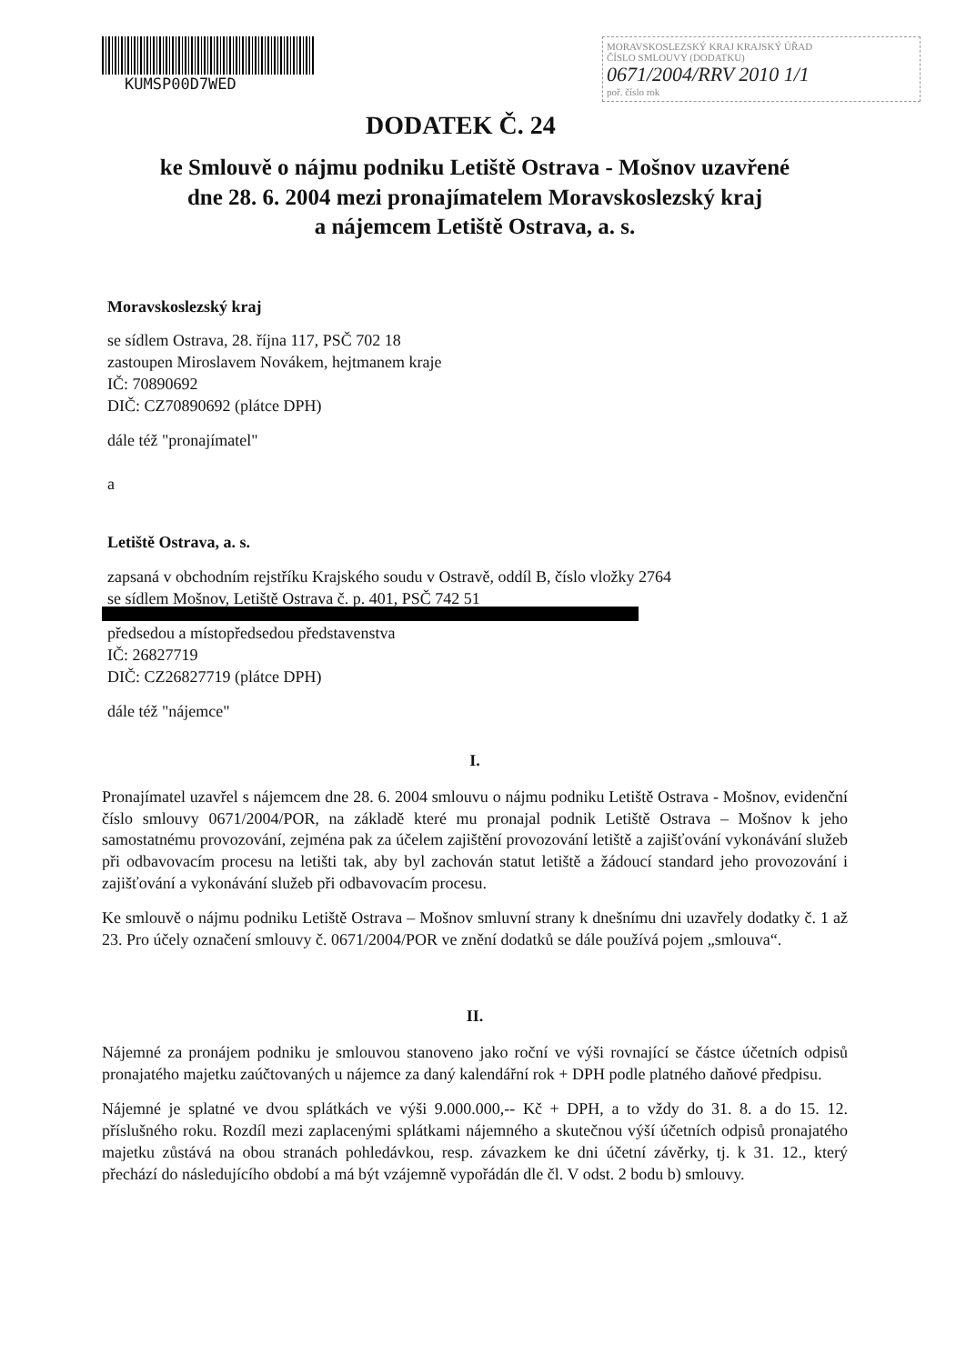KUMSP00D7WED
MORAVSKOSLEZSKÝ KRAJ KRAJSKÝ ÚŘAD
ČÍSLO SMLOUVY (DODATKU)
0671/2004/RRV 2010 1/1
poř. číslo rok
DODATEK Č. 24
ke Smlouvě o nájmu podniku Letiště Ostrava - Mošnov uzavřené
dne 28. 6. 2004 mezi pronajímatelem Moravskoslezský kraj
a nájemcem Letiště Ostrava, a. s.
Moravskoslezský kraj
se sídlem Ostrava, 28. října 117, PSČ 702 18
zastoupen Miroslavem Novákem, hejtmanem kraje
IČ: 70890692
DIČ: CZ70890692 (plátce DPH)
dále též "pronajímatel"
a
Letiště Ostrava, a. s.
zapsaná v obchodním rejstříku Krajského soudu v Ostravě, oddíl B, číslo vložky 2764
se sídlem Mošnov, Letiště Ostrava č. p. 401, PSČ 742 51
předsedou a místopředsedou představenstva
IČ: 26827719
DIČ: CZ26827719 (plátce DPH)
dále též "nájemce"
I.
Pronajímatel uzavřel s nájemcem dne 28. 6. 2004 smlouvu o nájmu podniku Letiště Ostrava - Mošnov, evidenční číslo smlouvy 0671/2004/POR, na základě které mu pronajal podnik Letiště Ostrava – Mošnov k jeho samostatnému provozování, zejména pak za účelem zajištění provozování letiště a zajišťování vykonávání služeb při odbavovacím procesu na letišti tak, aby byl zachován statut letiště a žádoucí standard jeho provozování i zajišťování a vykonávání služeb při odbavovacím procesu.
Ke smlouvě o nájmu podniku Letiště Ostrava – Mošnov smluvní strany k dnešnímu dni uzavřely dodatky č. 1 až 23. Pro účely označení smlouvy č. 0671/2004/POR ve znění dodatků se dále používá pojem „smlouva“.
II.
Nájemné za pronájem podniku je smlouvou stanoveno jako roční ve výši rovnající se částce účetních odpisů pronajatého majetku zaúčtovaných u nájemce za daný kalendářní rok + DPH podle platného daňové předpisu.
Nájemné je splatné ve dvou splátkách ve výši 9.000.000,-- Kč + DPH, a to vždy do 31. 8. a do 15. 12. příslušného roku. Rozdíl mezi zaplacenými splátkami nájemného a skutečnou výší účetních odpisů pronajatého majetku zůstává na obou stranách pohledávkou, resp. závazkem ke dni účetní závěrky, tj. k 31. 12., který přechází do následujícího období a má být vzájemně vypořádán dle čl. V odst. 2 bodu b) smlouvy.